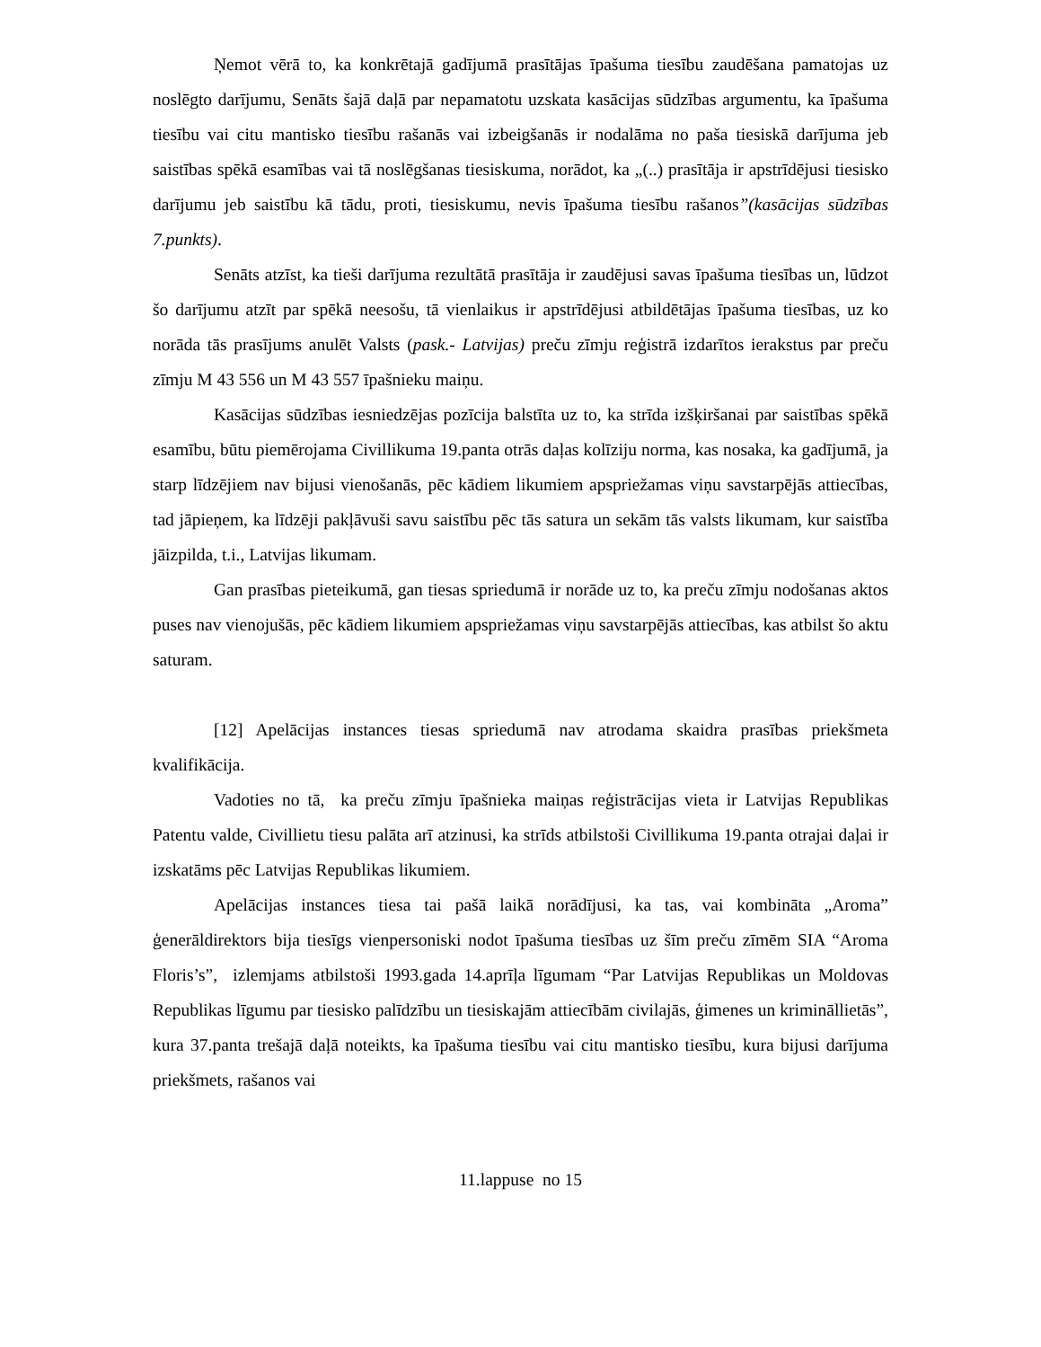Ņemot vērā to, ka konkrētajā gadījumā prasītājas īpašuma tiesību zaudēšana pamatojas uz noslēgto darījumu, Senāts šajā daļā par nepamatotu uzskata kasācijas sūdzības argumentu, ka īpašuma tiesību vai citu mantisko tiesību rašanās vai izbeigšanās ir nodalāma no paša tiesiskā darījuma jeb saistības spēkā esamības vai tā noslēgšanas tiesiskuma, norādot, ka „(..) prasītāja ir apstrīdējusi tiesisko darījumu jeb saistību kā tādu, proti, tiesiskumu, nevis īpašuma tiesību rašanos”(kasācijas sūdzības 7.punkts).
Senāts atzīst, ka tieši darījuma rezultātā prasītāja ir zaudējusi savas īpašuma tiesības un, lūdzot šo darījumu atzīt par spēkā neesošu, tā vienlaikus ir apstrīdējusi atbildētājas īpašuma tiesības, uz ko norāda tās prasījums anulēt Valsts (pask.- Latvijas) preču zīmju reģistrā izdarītos ierakstus par preču zīmju M 43 556 un M 43 557 īpašnieku maiņu.
Kasācijas sūdzības iesniedzējas pozīcija balstīta uz to, ka strīda izšķiršanai par saistības spēkā esamību, būtu piemērojama Civillikuma 19.panta otrās daļas kolīziju norma, kas nosaka, ka gadījumā, ja starp līdzējiem nav bijusi vienošanās, pēc kādiem likumiem apspriežamas viņu savstarpējās attiecības, tad jāpieņem, ka līdzēji pakļāvuši savu saistību pēc tās satura un sekām tās valsts likumam, kur saistība jāizpilda, t.i., Latvijas likumam.
Gan prasības pieteikumā, gan tiesas spriedumā ir norāde uz to, ka preču zīmju nodošanas aktos puses nav vienojušās, pēc kādiem likumiem apspriežamas viņu savstarpējās attiecības, kas atbilst šo aktu saturam.
[12] Apelācijas instances tiesas spriedumā nav atrodama skaidra prasības priekšmeta kvalifikācija.
Vadoties no tā, ka preču zīmju īpašnieka maiņas reģistrācijas vieta ir Latvijas Republikas Patentu valde, Civillietu tiesu palāta arī atzinusi, ka strīds atbilstoši Civillikuma 19.panta otrajai daļai ir izskatāms pēc Latvijas Republikas likumiem.
Apelācijas instances tiesa tai pašā laikā norādījusi, ka tas, vai kombināta „Aroma” ģenerāldirektors bija tiesīgs vienpersoniski nodot īpašuma tiesības uz šīm preču zīmēm SIA “Aroma Floris’s”, izlemjams atbilstoši 1993.gada 14.aprīļa līgumam “Par Latvijas Republikas un Moldovas Republikas līgumu par tiesisko palīdzību un tiesiskajām attiecībām civilajās, ģimenes un krimināllietās”, kura 37.panta trešajā daļā noteikts, ka īpašuma tiesību vai citu mantisko tiesību, kura bijusi darījuma priekšmets, rašanos vai
11.lappuse no 15